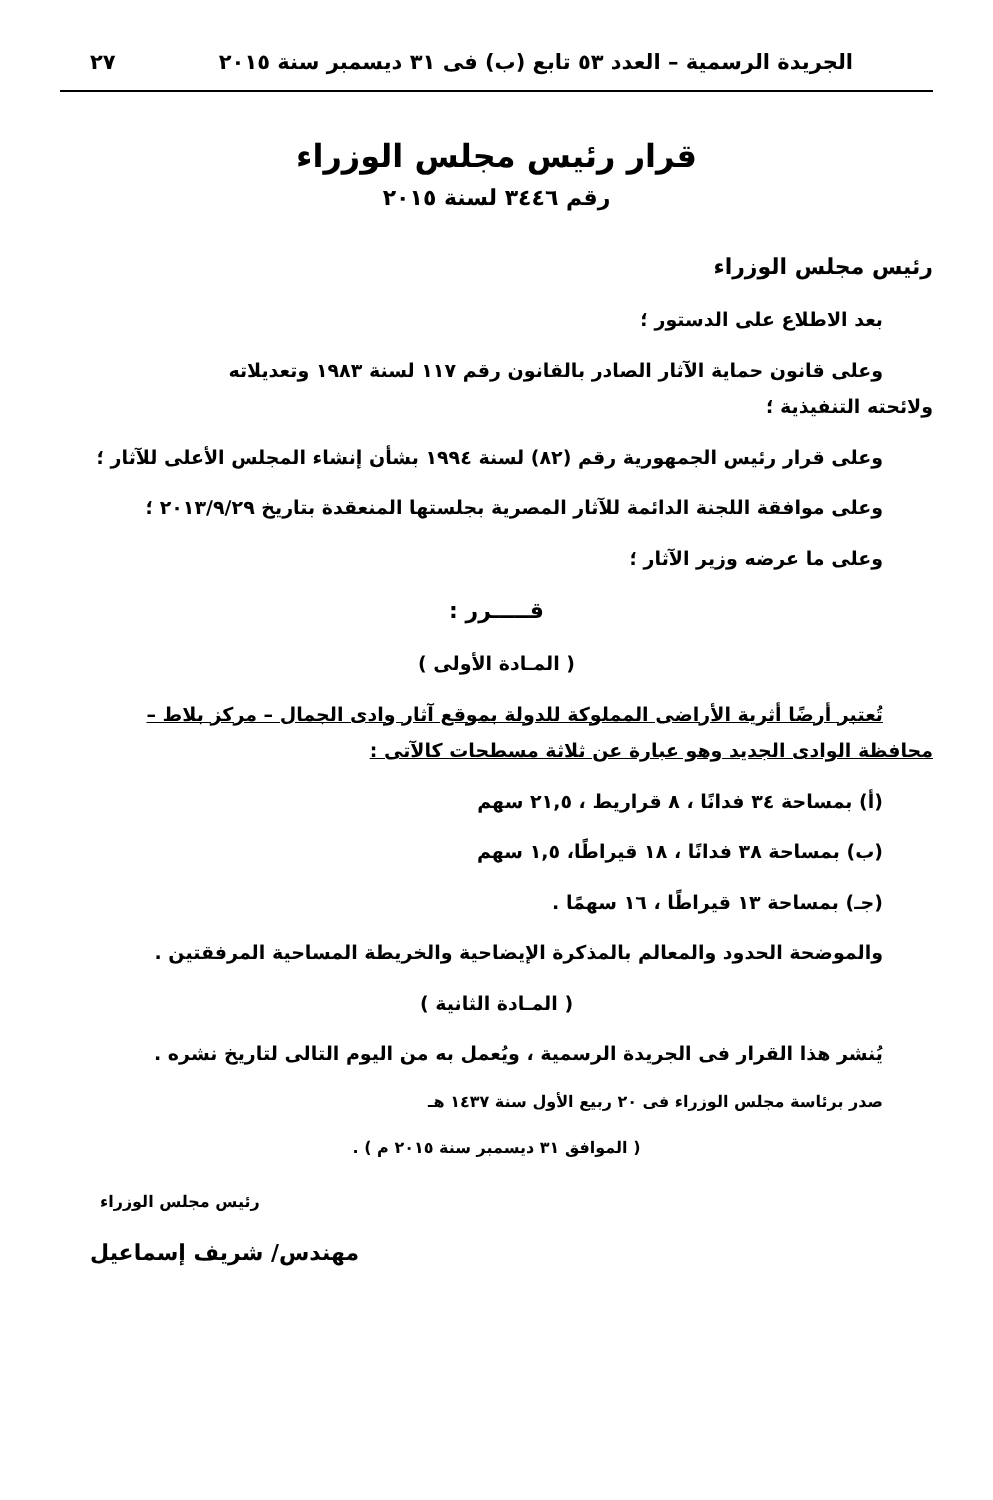الجريدة الرسمية – العدد ٥٣ تابع (ب) فى ٣١ ديسمبر سنة ٢٠١٥ ٢٧
قرار رئيس مجلس الوزراء
رقم ٣٤٤٦ لسنة ٢٠١٥
رئيس مجلس الوزراء
بعد الاطلاع على الدستور ؛
وعلى قانون حماية الآثار الصادر بالقانون رقم ١١٧ لسنة ١٩٨٣ وتعديلاته
ولائحته التنفيذية ؛
وعلى قرار رئيس الجمهورية رقم (٨٢) لسنة ١٩٩٤ بشأن إنشاء المجلس الأعلى للآثار ؛
وعلى موافقة اللجنة الدائمة للآثار المصرية بجلستها المنعقدة بتاريخ ٢٠١٣/٩/٢٩ ؛
وعلى ما عرضه وزير الآثار ؛
قـــــرر :
( المـادة الأولى )
تُعتبر أرضًا أثرية الأراضى المملوكة للدولة بموقع آثار وادى الجمال – مركز بلاط –
محافظة الوادى الجديد وهو عبارة عن ثلاثة مسطحات كالآتى :
(أ) بمساحة ٣٤ فدانًا ، ٨ قراريط ، ٢١,٥ سهم
(ب) بمساحة ٣٨ فدانًا ، ١٨ قيراطًا، ١,٥ سهم
(جـ) بمساحة ١٣ قيراطًا ، ١٦ سهمًا .
والموضحة الحدود والمعالم بالمذكرة الإيضاحية والخريطة المساحية المرفقتين .
( المـادة الثانية )
يُنشر هذا القرار فى الجريدة الرسمية ، ويُعمل به من اليوم التالى لتاريخ نشره .
صدر برئاسة مجلس الوزراء فى ٢٠ ربيع الأول سنة ١٤٣٧ هـ
( الموافق ٣١ ديسمبر سنة ٢٠١٥ م ) .
رئيس مجلس الوزراء
مهندس/ شريف إسماعيل